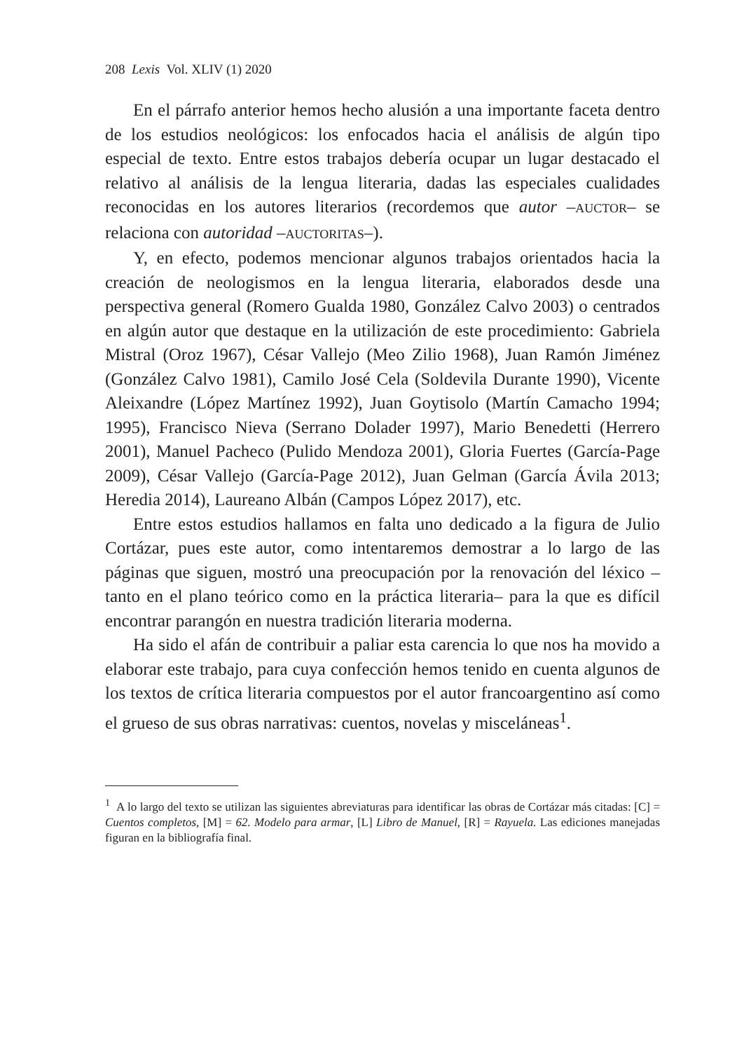208 Lexis Vol. XLIV (1) 2020
En el párrafo anterior hemos hecho alusión a una importante faceta dentro de los estudios neológicos: los enfocados hacia el análisis de algún tipo especial de texto. Entre estos trabajos debería ocupar un lugar destacado el relativo al análisis de la lengua literaria, dadas las especiales cualidades reconocidas en los autores literarios (recordemos que autor –AUCTOR– se relaciona con autoridad –AUCTORITAS–).
Y, en efecto, podemos mencionar algunos trabajos orientados hacia la creación de neologismos en la lengua literaria, elaborados desde una perspectiva general (Romero Gualda 1980, González Calvo 2003) o centrados en algún autor que destaque en la utilización de este procedimiento: Gabriela Mistral (Oroz 1967), César Vallejo (Meo Zilio 1968), Juan Ramón Jiménez (González Calvo 1981), Camilo José Cela (Soldevila Durante 1990), Vicente Aleixandre (López Martínez 1992), Juan Goytisolo (Martín Camacho 1994; 1995), Francisco Nieva (Serrano Dolader 1997), Mario Benedetti (Herrero 2001), Manuel Pacheco (Pulido Mendoza 2001), Gloria Fuertes (García-Page 2009), César Vallejo (García-Page 2012), Juan Gelman (García Ávila 2013; Heredia 2014), Laureano Albán (Campos López 2017), etc.
Entre estos estudios hallamos en falta uno dedicado a la figura de Julio Cortázar, pues este autor, como intentaremos demostrar a lo largo de las páginas que siguen, mostró una preocupación por la renovación del léxico –tanto en el plano teórico como en la práctica literaria– para la que es difícil encontrar parangón en nuestra tradición literaria moderna.
Ha sido el afán de contribuir a paliar esta carencia lo que nos ha movido a elaborar este trabajo, para cuya confección hemos tenido en cuenta algunos de los textos de crítica literaria compuestos por el autor francoargentino así como el grueso de sus obras narrativas: cuentos, novelas y misceláneas<sup>1</sup>.
<sup>1</sup> A lo largo del texto se utilizan las siguientes abreviaturas para identificar las obras de Cortázar más citadas: [C] = Cuentos completos, [M] = 62. Modelo para armar, [L] Libro de Manuel, [R] = Rayuela. Las ediciones manejadas figuran en la bibliografía final.